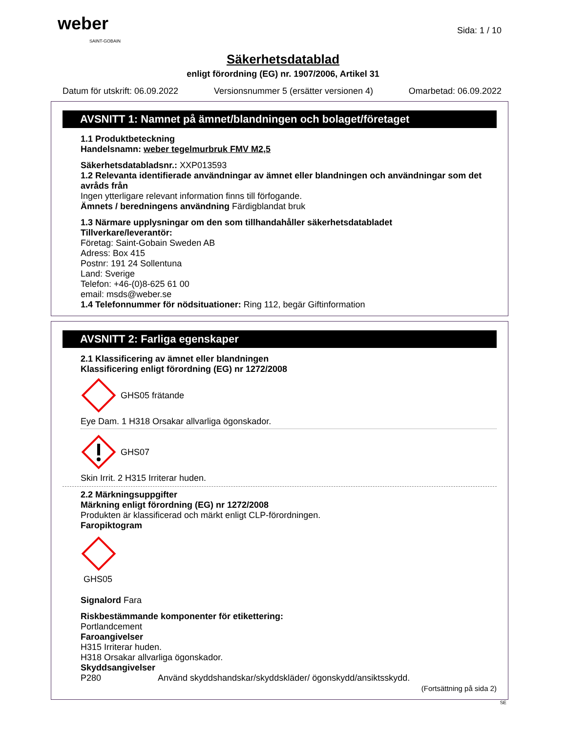weber
SAINT-GOBAIN
Sida: 1 / 10
Säkerhetsdatablad
enligt förordning (EG) nr. 1907/2006, Artikel 31
Datum för utskrift: 06.09.2022 Versionsnummer 5 (ersätter versionen 4) Omarbetad: 06.09.2022
AVSNITT 1: Namnet på ämnet/blandningen och bolaget/företaget
1.1 Produktbeteckning
Handelsnamn: weber tegelmurbruk FMV M2,5
Säkerhetsdatabladsnr.: XXP013593
1.2 Relevanta identifierade användningar av ämnet eller blandningen och användningar som det avråds från
Ingen ytterligare relevant information finns till förfogande.
Ämnets / beredningens användning Färdigblandat bruk
1.3 Närmare upplysningar om den som tillhandahåller säkerhetsdatabladet
Tillverkare/leverantör:
Företag: Saint-Gobain Sweden AB
Adress: Box 415
Postnr: 191 24 Sollentuna
Land: Sverige
Telefon: +46-(0)8-625 61 00
email: msds@weber.se
1.4 Telefonnummer för nödsituationer: Ring 112, begär Giftinformation
AVSNITT 2: Farliga egenskaper
2.1 Klassificering av ämnet eller blandningen
Klassificering enligt förordning (EG) nr 1272/2008
GHS05 frätande
Eye Dam. 1 H318 Orsakar allvarliga ögonskador.
GHS07
Skin Irrit. 2 H315 Irriterar huden.
2.2 Märkningsuppgifter
Märkning enligt förordning (EG) nr 1272/2008
Produkten är klassificerad och märkt enligt CLP-förordningen.
Faropiktogram
GHS05
Signalord Fara
Riskbestämmande komponenter för etikettering:
Portlandcement
Faroangivelser
H315 Irriterar huden.
H318 Orsakar allvarliga ögonskador.
Skyddsangivelser
P280 Använd skyddshandskar/skyddskläder/ ögonskydd/ansiktsskydd.
(Fortsättning på sida 2)
SE